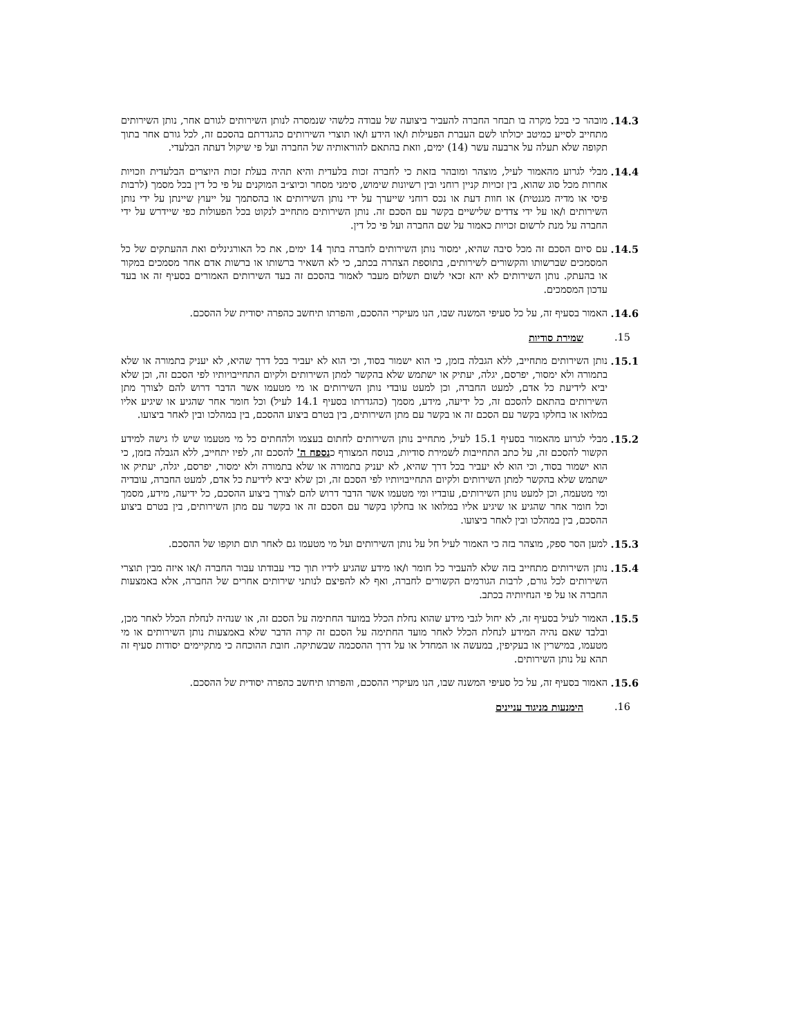14.3. מובהר כי בכל מקרה בו תבחר החברה להעביר ביצועה של עבודה כלשהי שנמסרה לנותן השירותים לגורם אחר, נותן השירותים מתחייב לסייע כמיטב יכולתו לשם העברת הפעילות ו/או הידע ו/או תוצרי השירותים כהגדרתם בהסכם זה, לכל גורם אחר בתוך תקופה שלא תעלה על ארבעה עשר (14) ימים, וזאת בהתאם להוראותיה של החברה ועל פי שיקול דעתה הבלעדי.
14.4. מבלי לגרוע מהאמור לעיל, מוצהר ומובהר בזאת כי לחברה זכות בלעדית והיא תהיה בעלת זכות היוצרים הבלעדית וזכויות אחרות מכל סוג שהוא, בין זכויות קניין רוחני ובין רשיונות שימוש, סימני מסחר וכיוצ״ב המוקנים על פי כל דין בכל מסמך (לרבות פיסי או מדיה מגנטית) או חוות דעת או נכס רוחני שייערך על ידי נותן השירותים או בהסתמך על ייעוץ שיינתן על ידי נותן השירותים ו/או על ידי צדדים שלישיים בקשר עם הסכם זה. נותן השירותים מתחייב לנקוט בכל הפעולות כפי שיידרש על ידי החברה על מנת לרשום זכויות כאמור על שם החברה ועל פי כל דין.
14.5. עם סיום הסכם זה מכל סיבה שהיא, ימסור נותן השירותים לחברה בתוך 14 ימים, את כל האורגינלים ואת ההעתקים של כל המסמכים שברשותו והקשורים לשירותים, בתוספת הצהרה בכתב, כי לא השאיר ברשותו או ברשות אדם אחר מסמכים במקור או בהעתק. נותן השירותים לא יהא זכאי לשום תשלום מעבר לאמור בהסכם זה בעד השירותים האמורים בסעיף זה או בעד עדכון המסמכים.
14.6. האמור בסעיף זה, על כל סעיפי המשנה שבו, הנו מעיקרי ההסכם, והפרתו תיחשב כהפרה יסודית של ההסכם.
15. שמירת סודיות
15.1. נותן השירותים מתחייב, ללא הגבלה בזמן, כי הוא ישמור בסוד, וכי הוא לא יעביר בכל דרך שהיא, לא יעניק בתמורה או שלא בתמורה ולא ימסור, יפרסם, יגלה, יעתיק או ישתמש שלא בהקשר למתן השירותים ולקיום התחייבויותיו לפי הסכם זה, וכן שלא יביא לידיעת כל אדם, למעט החברה, וכן למעט עובדי נותן השירותים או מי מטעמו אשר הדבר דרוש להם לצורך מתן השירותים בהתאם להסכם זה, כל ידיעה, מידע, מסמך (כהגדרתו בסעיף 14.1 לעיל) וכל חומר אחר שהגיע או שיגיע אליו במלואו או בחלקו בקשר עם הסכם זה או בקשר עם מתן השירותים, בין בטרם ביצוע ההסכם, בין במהלכו ובין לאחר ביצועו.
15.2. מבלי לגרוע מהאמור בסעיף 15.1 לעיל, מתחייב נותן השירותים לחתום בעצמו ולהחתים כל מי מטעמו שיש לו גישה למידע הקשור להסכם זה, על כתב התחייבות לשמירת סודיות, בנוסח המצורף כנספח ה' להסכם זה, לפיו יתחייב, ללא הגבלה בזמן, כי הוא ישמור בסוד, וכי הוא לא יעביר בכל דרך שהיא, לא יעניק בתמורה או שלא בתמורה ולא ימסור, יפרסם, יגלה, יעתיק או ישתמש שלא בהקשר למתן השירותים ולקיום התחייבויותיו לפי הסכם זה, וכן שלא יביא לידיעת כל אדם, למעט החברה, עובדיה ומי מטעמה, וכן למעט נותן השירותים, עובדיו ומי מטעמו אשר הדבר דרוש להם לצורך ביצוע ההסכם, כל ידיעה, מידע, מסמך וכל חומר אחר שהגיע או שיגיע אליו במלואו או בחלקו בקשר עם הסכם זה או בקשר עם מתן השירותים, בין בטרם ביצוע ההסכם, בין במהלכו ובין לאחר ביצועו.
15.3. למען הסר ספק, מוצהר בזה כי האמור לעיל חל על נותן השירותים ועל מי מטעמו גם לאחר תום תוקפו של ההסכם.
15.4. נותן השירותים מתחייב בזה שלא להעביר כל חומר ו/או מידע שהגיע לידיו תוך כדי עבודתו עבור החברה ו/או איזה מבין תוצרי השירותים לכל גורם, לרבות הגורמים הקשורים לחברה, ואף לא להפיצם לנותני שירותים אחרים של החברה, אלא באמצעות החברה או על פי הנחיותיה בכתב.
15.5. האמור לעיל בסעיף זה, לא יחול לגבי מידע שהוא נחלת הכלל במועד החתימה על הסכם זה, או שנהיה לנחלת הכלל לאחר מכן, ובלבד שאם נהיה המידע לנחלת הכלל לאחר מועד החתימה על הסכם זה קרה הדבר שלא באמצעות נותן השירותים או מי מטעמו, במישרין או בעקיפין, במעשה או המחדל או על דרך ההסכמה שבשתיקה. חובת ההוכחה כי מתקיימים יסודות סעיף זה תהא על נותן השירותים.
15.6. האמור בסעיף זה, על כל סעיפי המשנה שבו, הנו מעיקרי ההסכם, והפרתו תיחשב כהפרה יסודית של ההסכם.
16. הימנעות מניגוד עניינים